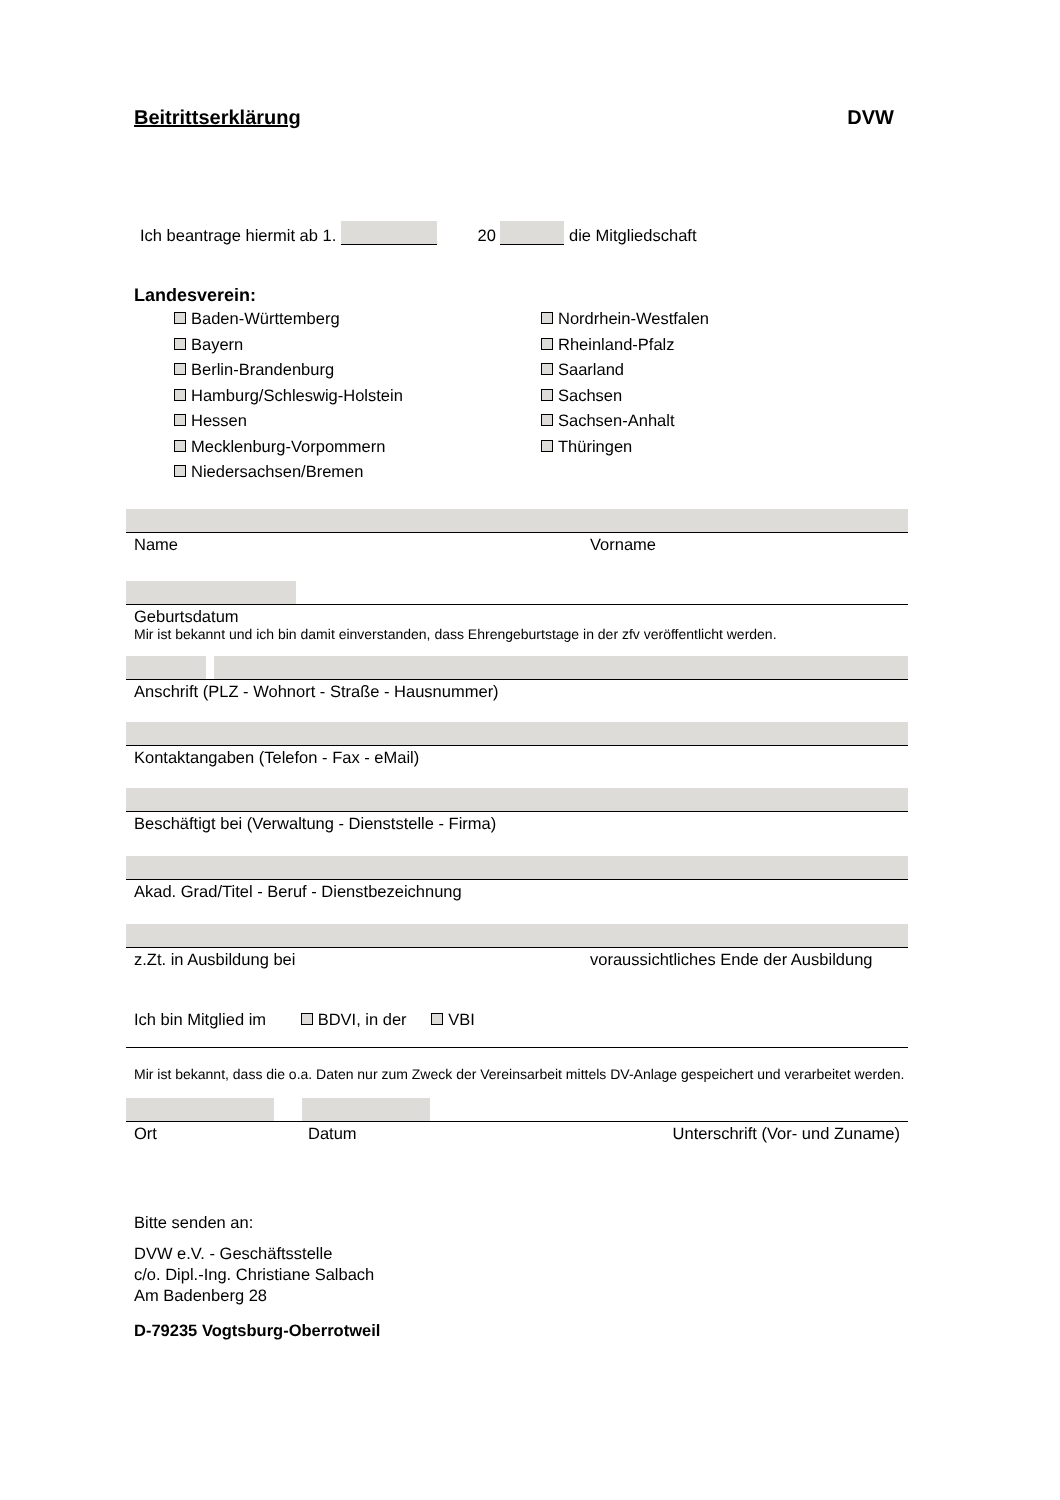Beitrittserklärung DVW
Ich beantrage hiermit ab 1. 20 die Mitgliedschaft
Landesverein:
Baden-Württemberg
Bayern
Berlin-Brandenburg
Hamburg/Schleswig-Holstein
Hessen
Mecklenburg-Vorpommern
Niedersachsen/Bremen
Nordrhein-Westfalen
Rheinland-Pfalz
Saarland
Sachsen
Sachsen-Anhalt
Thüringen
Name Vorname
Geburtsdatum
Mir ist bekannt und ich bin damit einverstanden, dass Ehrengeburtstage in der zfv veröffentlicht werden.
Anschrift (PLZ - Wohnort - Straße - Hausnummer)
Kontaktangaben (Telefon - Fax - eMail)
Beschäftigt bei (Verwaltung - Dienststelle - Firma)
Akad. Grad/Titel - Beruf - Dienstbezeichnung
z.Zt. in Ausbildung bei voraussichtliches Ende der Ausbildung
Ich bin Mitglied im BDVI, in der VBI
Mir ist bekannt, dass die o.a. Daten nur zum Zweck der Vereinsarbeit mittels DV-Anlage gespeichert und verarbeitet werden.
Ort Datum Unterschrift (Vor- und Zuname)
Bitte senden an:
DVW e.V. - Geschäftsstelle
c/o. Dipl.-Ing. Christiane Salbach
Am Badenberg 28
D-79235 Vogtsburg-Oberrotweil